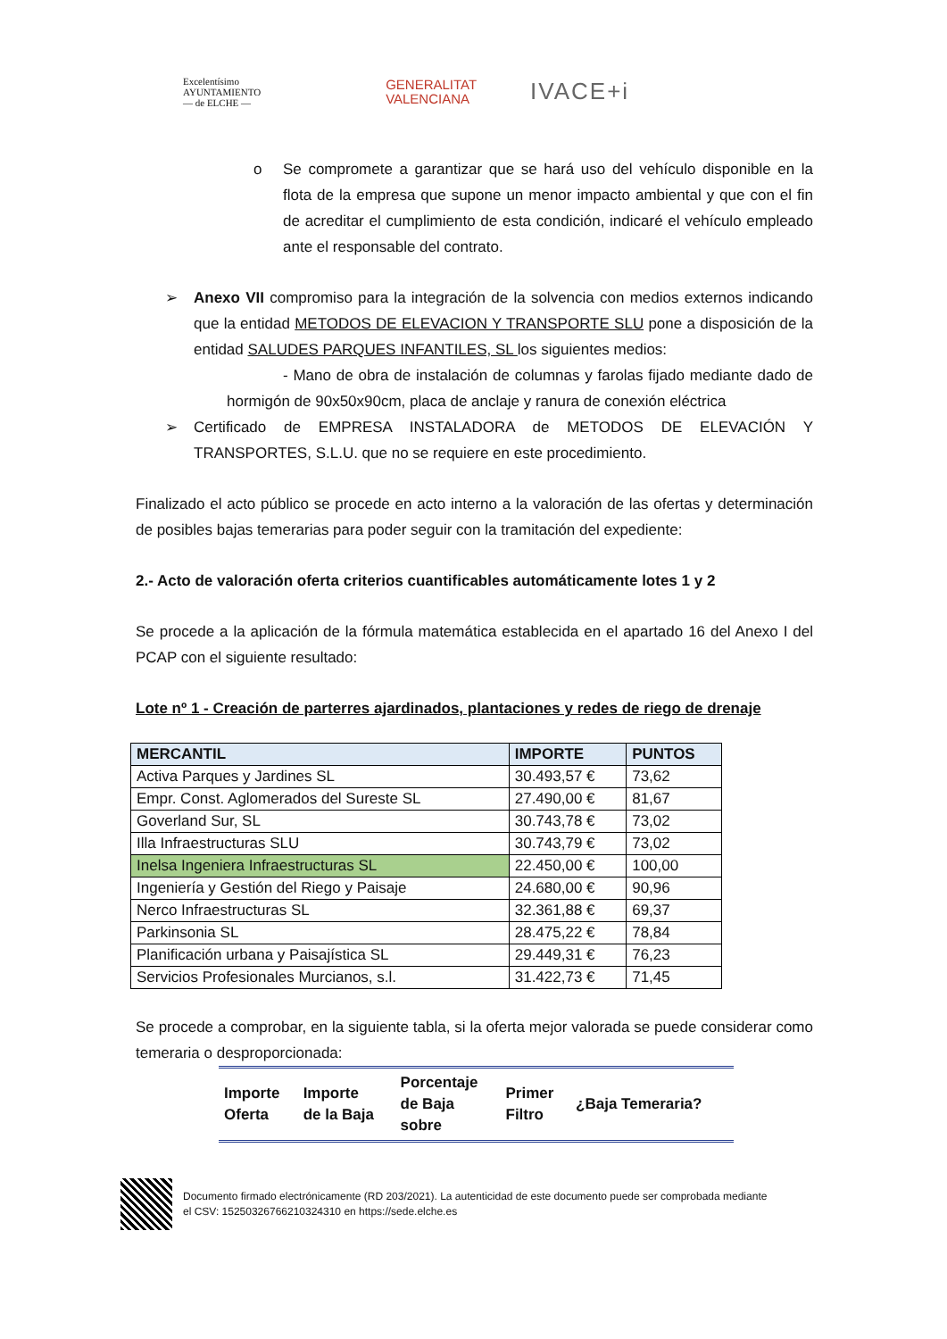Excelentísimo
AYUNTAMIENTO
— de ELCHE —
GENERALITAT
VALENCIANA
IVACE+i
o
Se compromete a garantizar que se hará uso del vehículo disponible en la flota de la empresa que supone un menor impacto ambiental y que con el fin de acreditar el cumplimiento de esta condición, indicaré el vehículo empleado ante el responsable del contrato.
➢
Anexo VII compromiso para la integración de la solvencia con medios externos indicando que la entidad METODOS DE ELEVACION Y TRANSPORTE SLU pone a disposición de la entidad SALUDES PARQUES INFANTILES, SL los siguientes medios:
- Mano de obra de instalación de columnas y farolas fijado mediante dado de hormigón de 90x50x90cm, placa de anclaje y ranura de conexión eléctrica
➢
Certificado de EMPRESA INSTALADORA de METODOS DE ELEVACIÓN Y TRANSPORTES, S.L.U. que no se requiere en este procedimiento.
Finalizado el acto público se procede en acto interno a la valoración de las ofertas y determinación de posibles bajas temerarias para poder seguir con la tramitación del expediente:
2.- Acto de valoración oferta criterios cuantificables automáticamente lotes 1 y 2
Se procede a la aplicación de la fórmula matemática establecida en el apartado 16 del Anexo I del PCAP con el siguiente resultado:
Lote nº 1 - Creación de parterres ajardinados, plantaciones y redes de riego de drenaje
| MERCANTIL | IMPORTE | PUNTOS |
| --- | --- | --- |
| Activa Parques y Jardines SL | 30.493,57 € | 73,62 |
| Empr. Const. Aglomerados del Sureste SL | 27.490,00 € | 81,67 |
| Goverland Sur, SL | 30.743,78 € | 73,02 |
| Illa Infraestructuras SLU | 30.743,79 € | 73,02 |
| Inelsa Ingeniera Infraestructuras SL | 22.450,00 € | 100,00 |
| Ingeniería y Gestión del Riego y Paisaje | 24.680,00 € | 90,96 |
| Nerco Infraestructuras SL | 32.361,88 € | 69,37 |
| Parkinsonia SL | 28.475,22 € | 78,84 |
| Planificación urbana y Paisajística SL | 29.449,31 € | 76,23 |
| Servicios Profesionales Murcianos, s.l. | 31.422,73 € | 71,45 |
Se procede a comprobar, en la siguiente tabla, si la oferta mejor valorada se puede considerar como temeraria o desproporcionada:
| Importe Oferta | Importe de la Baja | Porcentaje de Baja sobre | Primer Filtro | ¿Baja Temeraria? |
| --- | --- | --- | --- | --- |
Documento firmado electrónicamente (RD 203/2021). La autenticidad de este documento puede ser comprobada mediante
el CSV: 15250326766210324310 en https://sede.elche.es